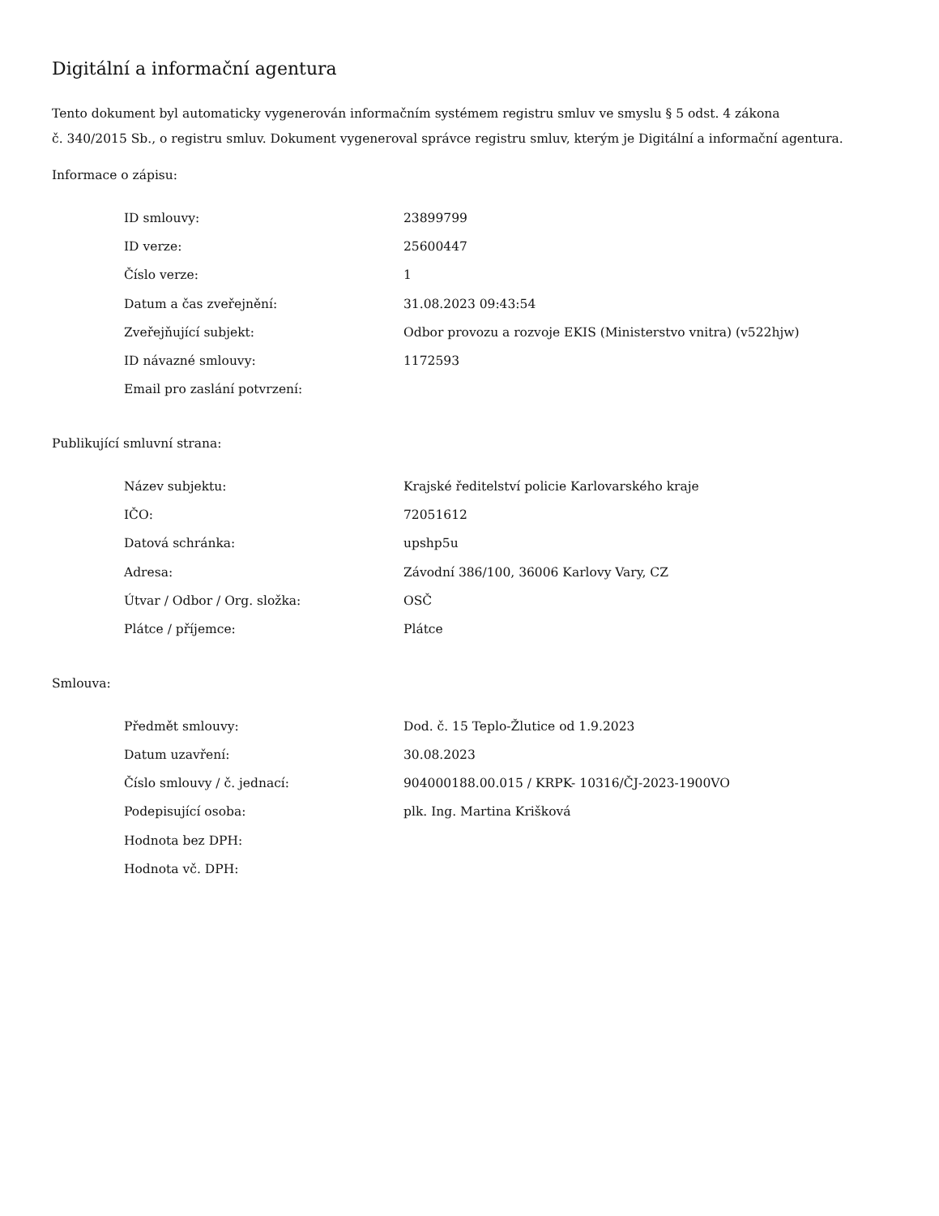Digitální a informační agentura
Tento dokument byl automaticky vygenerován informačním systémem registru smluv ve smyslu § 5 odst. 4 zákona
č. 340/2015 Sb., o registru smluv. Dokument vygeneroval správce registru smluv, kterým je Digitální a informační agentura.
Informace o zápisu:
| ID smlouvy: | 23899799 |
| ID verze: | 25600447 |
| Číslo verze: | 1 |
| Datum a čas zveřejnění: | 31.08.2023 09:43:54 |
| Zveřejňující subjekt: | Odbor provozu a rozvoje EKIS (Ministerstvo vnitra) (v522hjw) |
| ID návazné smlouvy: | 1172593 |
| Email pro zaslání potvrzení: | |
Publikující smluvní strana:
| Název subjektu: | Krajské ředitelství policie Karlovarského kraje |
| IČO: | 72051612 |
| Datová schránka: | upshp5u |
| Adresa: | Závodní 386/100, 36006 Karlovy Vary, CZ |
| Útvar / Odbor / Org. složka: | OSČ |
| Plátce / příjemce: | Plátce |
Smlouva:
| Předmět smlouvy: | Dod. č. 15 Teplo-Žlutice od 1.9.2023 |
| Datum uzavření: | 30.08.2023 |
| Číslo smlouvy / č. jednací: | 904000188.00.015 / KRPK- 10316/ČJ-2023-1900VO |
| Podepisující osoba: | plk. Ing. Martina Krišková |
| Hodnota bez DPH: | |
| Hodnota vč. DPH: | |